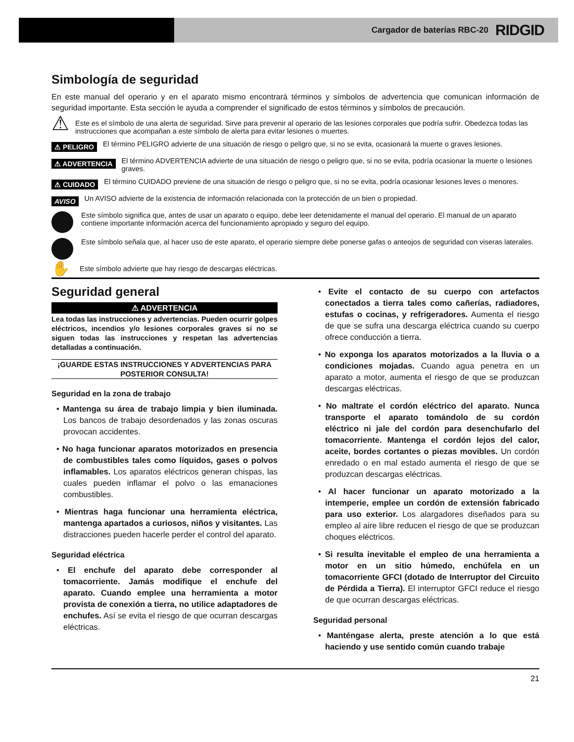Cargador de baterías RBC-20 RIDGID
Simbología de seguridad
En este manual del operario y en el aparato mismo encontrará términos y símbolos de advertencia que comunican información de seguridad importante. Esta sección le ayuda a comprender el significado de estos términos y símbolos de precaución.
⚠ Este es el símbolo de una alerta de seguridad. Sirve para prevenir al operario de las lesiones corporales que podría sufrir. Obedezca todas las instrucciones que acompañan a este símbolo de alerta para evitar lesiones o muertes.
⚠ PELIGRO El término PELIGRO advierte de una situación de riesgo o peligro que, si no se evita, ocasionará la muerte o graves lesiones.
⚠ ADVERTENCIA El término ADVERTENCIA advierte de una situación de riesgo o peligro que, si no se evita, podría ocasionar la muerte o lesiones graves.
⚠ CUIDADO El término CUIDADO previene de una situación de riesgo o peligro que, si no se evita, podría ocasionar lesiones leves o menores.
AVISO Un AVISO advierte de la existencia de información relacionada con la protección de un bien o propiedad.
Este símbolo significa que, antes de usar un aparato o equipo, debe leer detenidamente el manual del operario. El manual de un aparato contiene importante información acerca del funcionamiento apropiado y seguro del equipo.
Este símbolo señala que, al hacer uso de este aparato, el operario siempre debe ponerse gafas o anteojos de seguridad con viseras laterales.
✋ Este símbolo advierte que hay riesgo de descargas eléctricas.
Seguridad general
⚠ ADVERTENCIA
Lea todas las instrucciones y advertencias. Pueden ocurrir golpes eléctricos, incendios y/o lesiones corporales graves si no se siguen todas las instrucciones y respetan las advertencias detalladas a continuación.
¡GUARDE ESTAS INSTRUCCIONES Y ADVERTENCIAS PARA POSTERIOR CONSULTA!
Seguridad en la zona de trabajo
• Mantenga su área de trabajo limpia y bien iluminada. Los bancos de trabajo desordenados y las zonas oscuras provocan accidentes.
• No haga funcionar aparatos motorizados en presencia de combustibles tales como líquidos, gases o polvos inflamables. Los aparatos eléctricos generan chispas, las cuales pueden inflamar el polvo o las emanaciones combustibles.
• Mientras haga funcionar una herramienta eléctrica, mantenga apartados a curiosos, niños y visitantes. Las distracciones pueden hacerle perder el control del aparato.
Seguridad eléctrica
• El enchufe del aparato debe corresponder al tomacorriente. Jamás modifique el enchufe del aparato. Cuando emplee una herramienta a motor provista de conexión a tierra, no utilice adaptadores de enchufes. Así se evita el riesgo de que ocurran descargas eléctricas.
• Evite el contacto de su cuerpo con artefactos conectados a tierra tales como cañerías, radiadores, estufas o cocinas, y refrigeradores. Aumenta el riesgo de que se sufra una descarga eléctrica cuando su cuerpo ofrece conducción a tierra.
• No exponga los aparatos motorizados a la lluvia o a condiciones mojadas. Cuando agua penetra en un aparato a motor, aumenta el riesgo de que se produzcan descargas eléctricas.
• No maltrate el cordón eléctrico del aparato. Nunca transporte el aparato tomándolo de su cordón eléctrico ni jale del cordón para desenchufarlo del tomacorriente. Mantenga el cordón lejos del calor, aceite, bordes cortantes o piezas movibles. Un cordón enredado o en mal estado aumenta el riesgo de que se produzcan descargas eléctricas.
• Al hacer funcionar un aparato motorizado a la intemperie, emplee un cordón de extensión fabricado para uso exterior. Los alargadores diseñados para su empleo al aire libre reducen el riesgo de que se produzcan choques eléctricos.
• Si resulta inevitable el empleo de una herramienta a motor en un sitio húmedo, enchúfela en un tomacorriente GFCI (dotado de Interruptor del Circuito de Pérdida a Tierra). El interruptor GFCI reduce el riesgo de que ocurran descargas eléctricas.
Seguridad personal
• Manténgase alerta, preste atención a lo que está haciendo y use sentido común cuando trabaje
21